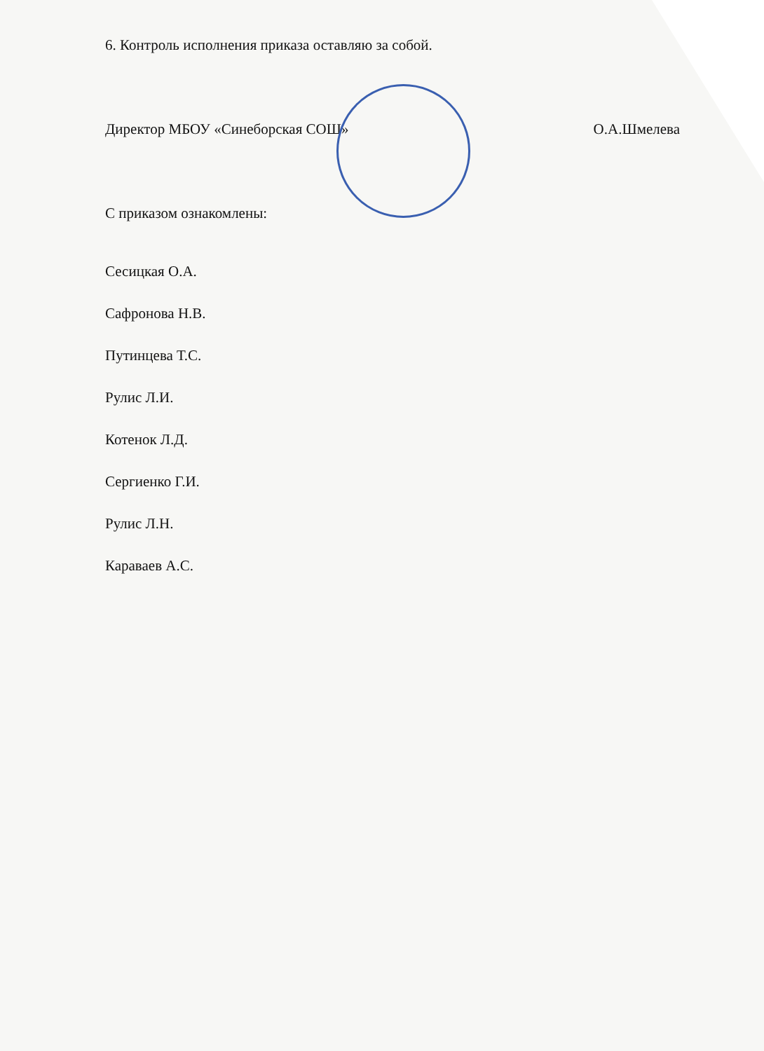6. Контроль исполнения приказа оставляю за собой.
Директор МБОУ «Синеборская СОШ» О.А.Шмелева
С приказом ознакомлены:
Сесицкая О.А.
Сафронова Н.В.
Путинцева Т.С.
Рулис Л.И.
Котенок Л.Д.
Сергиенко Г.И.
Рулис Л.Н.
Караваев А.С.